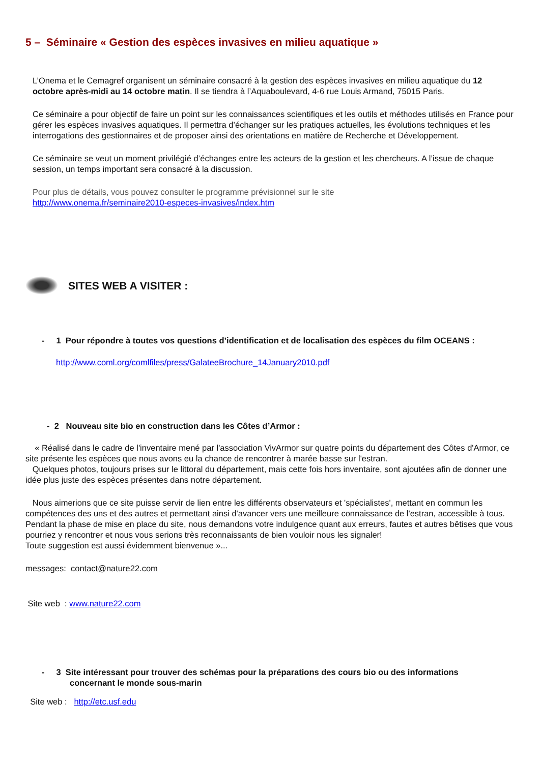5 – Séminaire « Gestion des espèces invasives en milieu aquatique »
L’Onema et le Cemagref organisent un séminaire consacré à la gestion des espèces invasives en milieu aquatique du 12 octobre après-midi au 14 octobre matin. Il se tiendra à l’Aquaboulevard, 4-6 rue Louis Armand, 75015 Paris.
Ce séminaire a pour objectif de faire un point sur les connaissances scientifiques et les outils et méthodes utilisés en France pour gérer les espèces invasives aquatiques. Il permettra d’échanger sur les pratiques actuelles, les évolutions techniques et les interrogations des gestionnaires et de proposer ainsi des orientations en matière de Recherche et Développement.
Ce séminaire se veut un moment privilégié d’échanges entre les acteurs de la gestion et les chercheurs. A l’issue de chaque session, un temps important sera consacré à la discussion.
Pour plus de détails, vous pouvez consulter le programme prévisionnel sur le site
http://www.onema.fr/seminaire2010-especes-invasives/index.htm
SITES WEB A VISITER :
- 1 Pour répondre à toutes vos questions d’identification et de localisation des espèces du film OCEANS :
http://www.coml.org/comlfiles/press/GalateeBrochure_14January2010.pdf
- 2 Nouveau site bio en construction dans les Côtes d’Armor :
« Réalisé dans le cadre de l'inventaire mené par l'association VivArmor sur quatre points du département des Côtes d'Armor, ce site présente les espèces que nous avons eu la chance de rencontrer à marée basse sur l'estran.
Quelques photos, toujours prises sur le littoral du département, mais cette fois hors inventaire, sont ajoutées afin de donner une idée plus juste des espèces présentes dans notre département.
Nous aimerions que ce site puisse servir de lien entre les différents observateurs et 'spécialistes', mettant en commun les compétences des uns et des autres et permettant ainsi d'avancer vers une meilleure connaissance de l'estran, accessible à tous.
Pendant la phase de mise en place du site, nous demandons votre indulgence quant aux erreurs, fautes et autres bêtises que vous pourriez y rencontrer et nous vous serions très reconnaissants de bien vouloir nous les signaler!
Toute suggestion est aussi évidemment bienvenue »...
messages: contact@nature22.com
Site web : www.nature22.com
- 3 Site intéressant pour trouver des schémas pour la préparations des cours bio ou des informations
concernant le monde sous-marin
Site web : http://etc.usf.edu